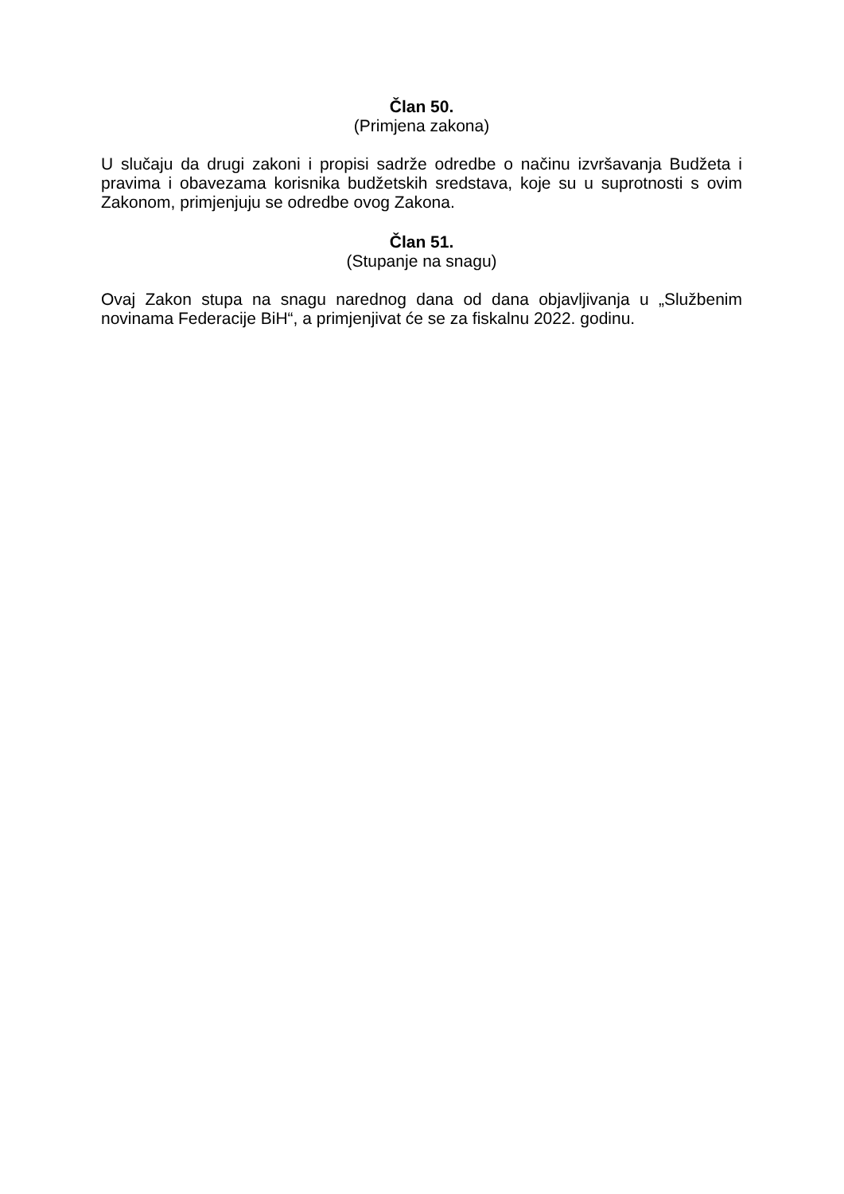Član 50.
(Primjena zakona)
U slučaju da drugi zakoni i propisi sadrže odredbe o načinu izvršavanja Budžeta i pravima i obavezama korisnika budžetskih sredstava, koje su u suprotnosti s ovim Zakonom, primjenjuju se odredbe ovog Zakona.
Član 51.
(Stupanje na snagu)
Ovaj Zakon stupa na snagu narednog dana od dana objavljivanja u „Službenim novinama Federacije BiH“, a primjenjivat će se za fiskalnu 2022. godinu.